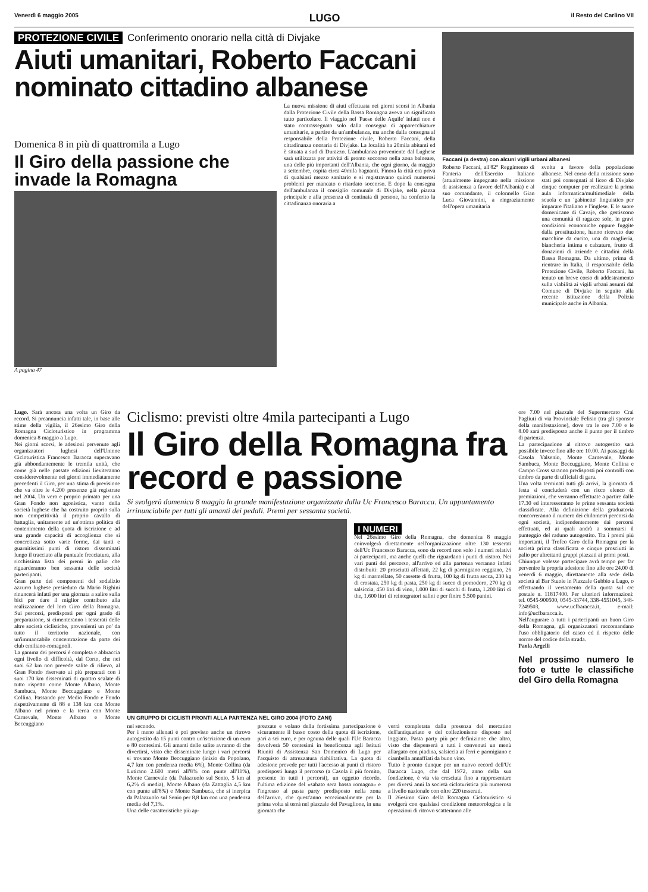Venerdì 6 maggio 2005 LUGO il Resto del Carlino VII
PROTEZIONE CIVILE Conferimento onorario nella città di Divjake
Aiuti umanitari, Roberto Faccani nominato cittadino albanese
Domenica 8 in più di quattromila a Lugo
Il Giro della passione che invade la Romagna
A pagina 47
La nuova missione di aiuti effettuata nei giorni scorsi in Albania dalla Protezione Civile della Bassa Romagna aveva un significato tutto particolare. Il viaggio nel 'Paese delle Aquile' infatti non è stato contrassegnato solo dalla consegna di apparecchiature umanitarie, a partire da un'ambulanza, ma anche dalla consegna al responsabile della Protezione civile, Roberto Faccani, della cittadinanza onoraria di Divjake. La località ha 20mila abitanti ed è situata a sud di Durazzo. L'ambulanza proveniente dal Lughese sarà utilizzata per attività di pronto soccorso nella zona balneare, una delle più importanti dell'Albania, che ogni giorno, da maggio a settembre, ospita circa 40mila bagnanti. Finora la città era priva di qualsiasi mezzo sanitario e si registravano quindi numerosi problemi per mancato o ritardato soccorso. E dopo la consegna dell'ambulanza il consiglio comunale di Divjake, nella piazza principale e alla presenza di centinaia di persone, ha conferito la cittadinanza onoraria a
Faccani (a destra) con alcuni vigili urbani albanesi
Roberto Faccani, all'82° Reggimento di Fanteria dell'Esercito Italiano (attualmente impegnato nella missione di assistenza a favore dell'Albania) e al suo comandante, il colonnello Gian Luca Giovannini, a ringraziamento dell'opera umanitaria
svolta a favore della popolazione albanese. Nel corso della missione sono stati poi consegnati al liceo di Divjake cinque computer per realizzare la prima aula informatica/multimediale della scuola e un 'gabinetto' linguistico per imparare l'italiano e l'inglese. E le suore domenicane di Cavaje, che gestiscono una comunità di ragazze sole, in gravi condizioni economiche oppure fuggite dalla prostituzione, hanno ricevuto due macchine da cucito, una da maglieria, biancheria intima e calzature, frutto di donazioni di aziende e cittadini della Bassa Romagna. Da ultimo, prima di rientrare in Italia, il responsabile della Protezione Civile, Roberto Faccani, ha tenuto un breve corso di addestramento sulla viabilità ai vigili urbani assunti dal Comune di Divjake in seguito alla recente istituzione della Polizia municipale anche in Albania.
Lugo. Sarà ancora una volta un Giro da record. Si preannuncia infatti tale, in base alle stime della vigilia, il 26esimo Giro della Romagna Cicloturistico in programma domenica 8 maggio a Lugo.
Nei giorni scorsi, le adesioni pervenute agli organizzatori lughesi dell'Unione Cicloturistica Francesco Baracca superavano già abbondantemente le tremila unità, che come già nelle passate edizioni lieviteranno considerevolmente nei giorni immediatamente precedenti il Giro, per una stima di previsione che va oltre le 4.200 presenze già registrate nel 2004. Un vero e proprio primato per una Gran Fondo non agonistica, vanto della società lughese che ha costruito proprio sulla non competitività il proprio cavallo di battaglia, unitamente ad un'ottima politica di contenimento della quota di iscrizione e ad una grande capacità di accoglienza che si concretizza sotto varie forme, dai tanti e guarnitissimi punti di ristoro disseminati lungo il tracciato alla puntuale frecciatura, alla ricchissima lista dei premi in palio che riguarderanno ben sessanta delle società partecipanti.
Gran parte dei componenti del sodalizio azzurro lughese presieduto da Mario Righini rinuncerà infatti per una giornata a salire sulla bici per dare il miglior contributo alla realizzazione del loro Giro della Romagna. Sui percorsi, predisposti per ogni grado di preparazione, si cimenteranno i tesserati delle altre società ciclistiche, provenienti un po' da tutto il territorio nazionale, con un'immancabile concentrazione da parte dei club emiliano-romagnoli.
La gamma dei percorsi è completa e abbraccia ogni livello di difficoltà, dal Corto, che nei suoi 62 km non prevede salite di rilievo, al Gran Fondo riservato ai più preparati con i suoi 170 km disseminati di quattro scalate di tutto rispetto come Monte Albano, Monte Sambuca, Monte Beccuggiano e Monte Collina. Passando per Medio Fondo e Fondo rispettivamente di 88 e 138 km con Monte Albano nel primo e la terna con Monte Carnevale, Monte Albano e Monte Beccuggiano
Ciclismo: previsti oltre 4mila partecipanti a Lugo
Il Giro della Romagna fra record e passione
Si svolgerà domenica 8 maggio la grande manifestazione organizzata dalla Uc Francesco Baracca. Un appuntamento irrinunciabile per tutti gli amanti dei pedali. Premi per sessanta società.
UN GRUPPO DI CICLISTI PRONTI ALLA PARTENZA NEL GIRO 2004 (FOTO ZANI)
I NUMERI
Nel 26esimo Giro della Romagna, che domenica 8 maggio coinvolgerà direttamente nell'organizzazione oltre 130 tesserati dell'Uc Francesco Baracca, sono da record non solo i numeri relativi ai partecipanti, ma anche quelli che riguardano i punti di ristoro. Nei vari punti del percorso, all'arrivo ed alla partenza verranno infatti distribuiti: 20 prosciutti affettati, 22 kg di parmigiano reggiano, 26 kg di marmellate, 50 cassette di frutta, 100 kg di frutta secca, 230 kg di crostata, 250 kg di pasta, 250 kg di succo di pomodoro, 270 kg di salsiccia, 450 litri di vino, 1.000 litri di succhi di frutta, 1.200 litri di the, 1.600 litri di reintegratori salini e per finire 5.500 panini.
nel secondo.
Per i meno allenati è poi previsto anche un ritrovo autogestito da 15 punti contro un'iscrizione di un euro e 80 centesimi. Gli amanti delle salite avranno di che divertirsi, visto che disseminate lungo i vari percorsi si trovano Monte Beccuggiano (inizio da Popolano, 4,7 km con pendenza media 6%), Monte Collina (da Lutirano 2.600 metri all'8% con punte all'11%), Monte Carnevale (da Palazzuolo sul Senio, 5 km al 6,2% di media), Monte Albano (da Zattaglia 4,5 km con punte all'8%) e Monte Sambuca, che si inerpica da Palazzuolo sul Senio per 8,8 km con una pendenza media del 7,1%.
Una delle caratteristiche più ap-
prezzate e volano della fortissima partecipazione è sicuramente il basso costo della quota di iscrizione, pari a sei euro, e per ognuna delle quali l'Uc Baracca devolverà 50 centesimi in beneficenza agli Istituti Riuniti di Assistenza San Domenico di Lugo per l'acquisto di attrezzatura riabilitativa. La quota di adesione prevede per tutti l'accesso ai punti di ristoro predisposti lungo il percorso (a Casola il più fornito, presente in tutti i percorsi), un oggetto ricordo, l'ultima edizione del «sabato sera bassa romagna» e l'ingresso al pasta party predisposto nella zona dell'arrivo, che quest'anno eccezionalmente per la prima volta si terrà nel piazzale del Pavaglione, in una giornata che
verrà completata dalla presenza del mercatino dell'antiquariato e del collezionismo disposto nel loggiato. Pasta party più per definizione che altro, visto che dispenserà a tutti i convenuti un menù allargato con piadina, salsiccia ai ferri e parmigiano e ciambella annaffiati da buon vino.
Tutto è pronto dunque per un nuovo record dell'Uc Baracca Lugo, che dal 1972, anno della sua fondazione, è via via cresciuta fino a rappresentare per diversi anni la società cicloturistica più numerosa a livello nazionale con oltre 220 tesserati.
Il 26esimo Giro della Romagna Cicloturistico si svolgerà con qualsiasi condizione meteorologica e le operazioni di ritrovo scatteranno alle
ore 7.00 nel piazzale del Supermercato Crai Pagliuti di via Provinciale Felisio (tra gli sponsor della manifestazione), dove tra le ore 7.00 e le 8.00 sarà predisposto anche il punto per il timbro di partenza.
La partecipazione al ritrovo autogestito sarà possibile invece fino alle ore 10.00. Ai passaggi da Casola Valsenio, Monte Carnevale, Monte Sambuca, Monte Beccuggiano, Monte Collina e Campo Cross saranno predisposti poi controlli con timbro da parte di ufficiali di gara.
Una volta terminati tutti gli arrivi, la giornata di festa si concluderà con un ricco elenco di premiazioni, che verranno effettuate a partire dalle 17.30 ed interesseranno le prime sessanta società classificate. Alla definizione della graduatoria concorreranno il numero dei chilometri percorsi da ogni società, indipendentemente dai percorsi effettuati, ed ai quali andrà a sommarsi il punteggio del raduno autogestito. Tra i premi più importanti, il Trofeo Giro della Romagna per la società prima classificata e cinque prosciutti in palio per altrettanti gruppi piazzati ai primi posti.
Chiunque volesse partecipare avrà tempo per far pervenire la propria adesione fino alle ore 24.00 di venerdì 6 maggio, direttamente alla sede della società al Bar Stuoie in Piazzale Gubbio a Lugo, o effettuando il versamento della quota sul c/c postale n. 11817400. Per ulteriori informazioni: tel. 0545-900500, 0545-33744, 338-4551045, 348-7249503, www.ucfbaracca.it, e-mail: info@ucfbaracca.it.
Nell'augurare a tutti i partecipanti un buon Giro della Romagna, gli organizzatori raccomandano l'uso obbligatorio del casco ed il rispetto delle norme del codice della strada.
Paola Argelli
Nel prossimo numero le foto e tutte le classifiche del Giro della Romagna